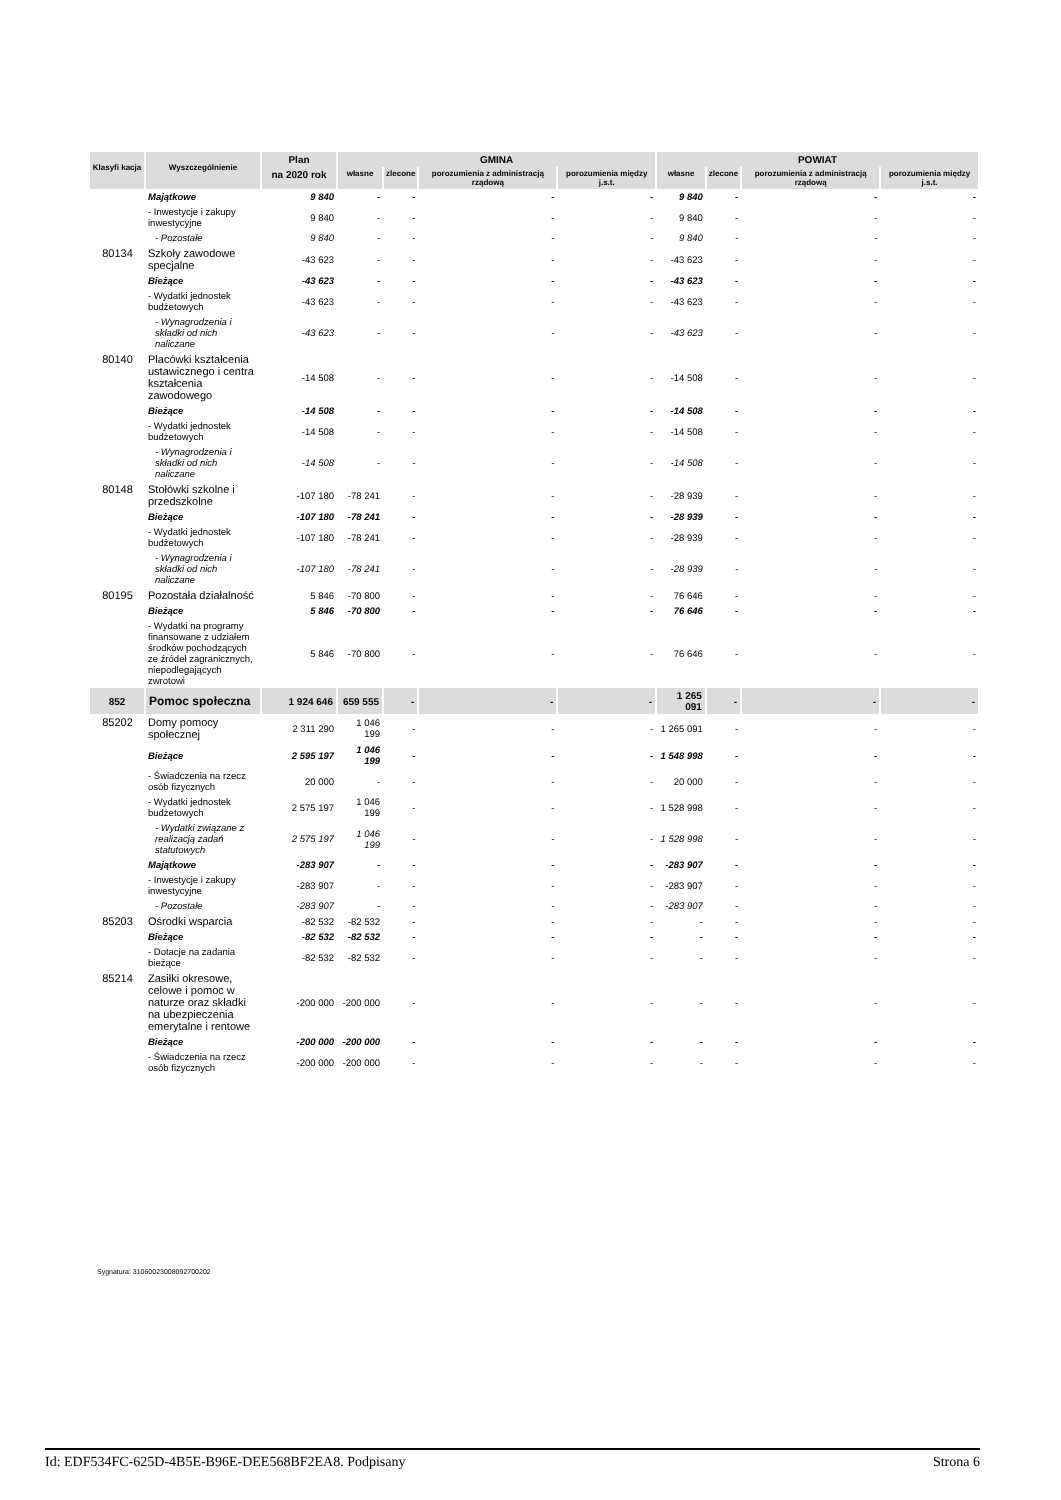| Klasyfi kacja | Wyszczególnienie | Plan | GMINA | | | | POWIAT | | | |
| --- | --- | --- | --- | --- | --- | --- | --- | --- | --- | --- |
| | | na 2020 rok | własne | zlecone | porozumienia z administracją rządową | porozumienia między j.s.t. | własne | zlecone | porozumienia z administracją rządową | porozumienia między j.s.t. |
| | Majątkowe | 9 840 | - | - | - | - | 9 840 | - | - | - |
| | - Inwestycje i zakupy inwestycyjne | 9 840 | - | - | - | - | 9 840 | - | - | - |
| | - Pozostałe | 9 840 | - | - | - | - | 9 840 | - | - | - |
| 80134 | Szkoły zawodowe specjalne | -43 623 | - | - | - | - | -43 623 | - | - | - |
| | Bieżące | -43 623 | - | - | - | - | -43 623 | - | - | - |
| | - Wydatki jednostek budżetowych | -43 623 | - | - | - | - | -43 623 | - | - | - |
| | - Wynagrodzenia i składki od nich naliczane | -43 623 | - | - | - | - | -43 623 | - | - | - |
| 80140 | Placówki kształcenia ustawicznego i centra kształcenia zawodowego | -14 508 | - | - | - | - | -14 508 | - | - | - |
| | Bieżące | -14 508 | - | - | - | - | -14 508 | - | - | - |
| | - Wydatki jednostek budżetowych | -14 508 | - | - | - | - | -14 508 | - | - | - |
| | - Wynagrodzenia i składki od nich naliczane | -14 508 | - | - | - | - | -14 508 | - | - | - |
| 80148 | Stołówki szkolne i przedszkolne | -107 180 | -78 241 | - | - | - | -28 939 | - | - | - |
| | Bieżące | -107 180 | -78 241 | - | - | - | -28 939 | - | - | - |
| | - Wydatki jednostek budżetowych | -107 180 | -78 241 | - | - | - | -28 939 | - | - | - |
| | - Wynagrodzenia i składki od nich naliczane | -107 180 | -78 241 | - | - | - | -28 939 | - | - | - |
| 80195 | Pozostała działalność | 5 846 | -70 800 | - | - | - | 76 646 | - | - | - |
| | Bieżące | 5 846 | -70 800 | - | - | - | 76 646 | - | - | - |
| | - Wydatki na programy finansowane z udziałem środków pochodzących ze źródeł zagranicznych, niepodlegających zwrotowi | 5 846 | -70 800 | - | - | - | 76 646 | - | - | - |
| 852 | Pomoc społeczna | 1 924 646 | 659 555 | - | - | - | 1 265 091 | - | - | - |
| 85202 | Domy pomocy społecznej | 2 311 290 | 1 046 199 | - | - | - | 1 265 091 | - | - | - |
| | Bieżące | 2 595 197 | 1 046 199 | - | - | - | 1 548 998 | - | - | - |
| | - Świadczenia na rzecz osób fizycznych | 20 000 | - | - | - | - | 20 000 | - | - | - |
| | - Wydatki jednostek budżetowych | 2 575 197 | 1 046 199 | - | - | - | 1 528 998 | - | - | - |
| | - Wydatki związane z realizacją zadań statutowych | 2 575 197 | 1 046 199 | - | - | - | 1 528 998 | - | - | - |
| | Majątkowe | -283 907 | - | - | - | - | -283 907 | - | - | - |
| | - Inwestycje i zakupy inwestycyjne | -283 907 | - | - | - | - | -283 907 | - | - | - |
| | - Pozostałe | -283 907 | - | - | - | - | -283 907 | - | - | - |
| 85203 | Ośrodki wsparcia | -82 532 | -82 532 | - | - | - | - | - | - | - |
| | Bieżące | -82 532 | -82 532 | - | - | - | - | - | - | - |
| | - Dotacje na zadania bieżące | -82 532 | -82 532 | - | - | - | - | - | - | - |
| 85214 | Zasiłki okresowe, celowe i pomoc w naturze oraz składki na ubezpieczenia emerytalne i rentowe | -200 000 | -200 000 | - | - | - | - | - | - | - |
| | Bieżące | -200 000 | -200 000 | - | - | - | - | - | - | - |
| | - Świadczenia na rzecz osób fizycznych | -200 000 | -200 000 | - | - | - | - | - | - | - |
Sygnatura: 31060023008092700202
Id: EDF534FC-625D-4B5E-B96E-DEE568BF2EA8. Podpisany Strona 6